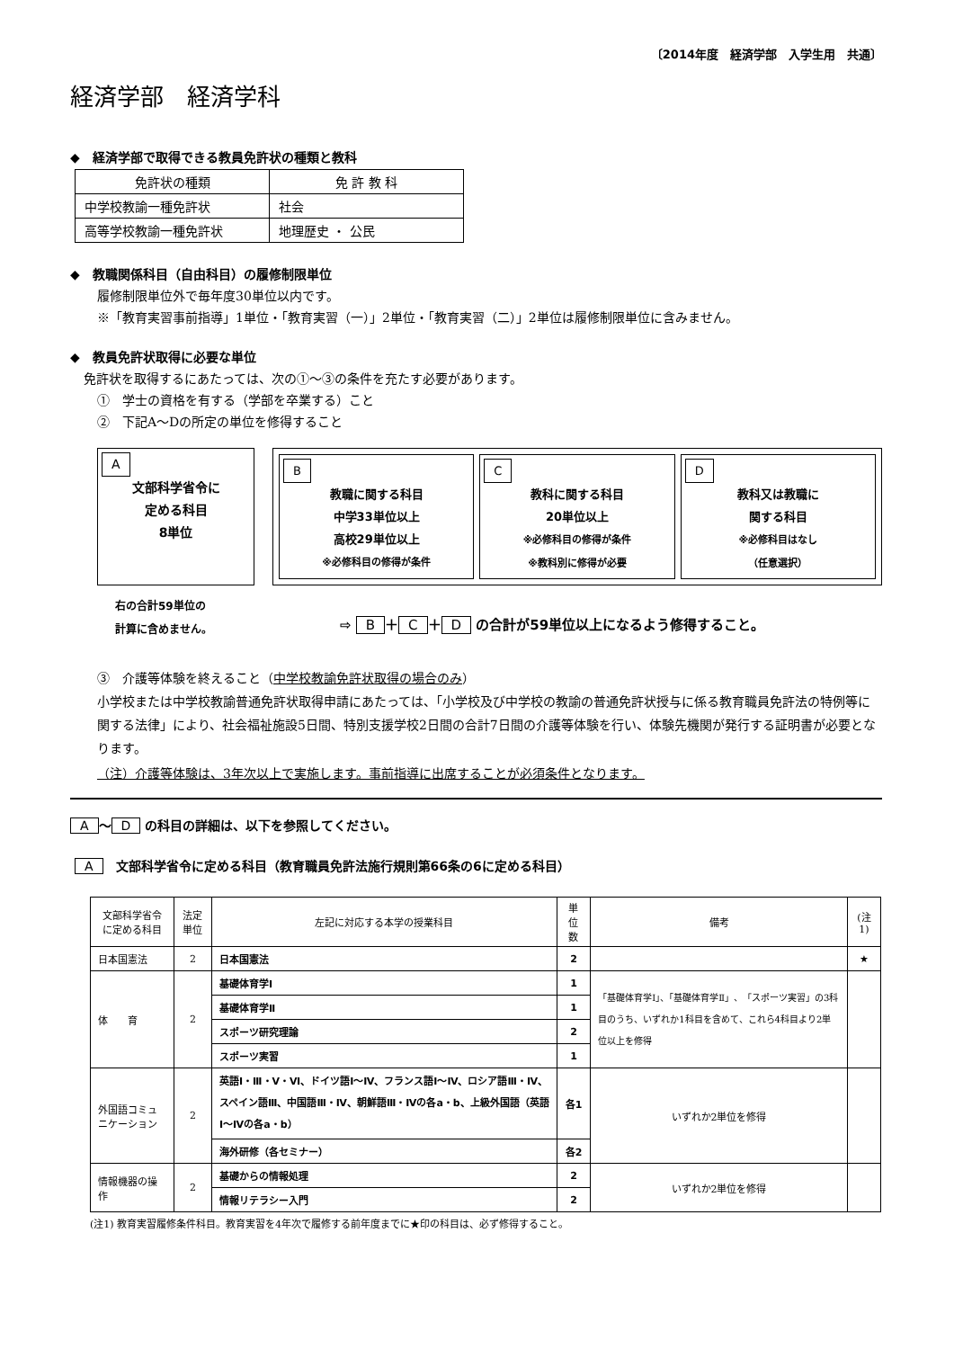〔2014年度　経済学部　入学生用　共通〕
経済学部　経済学科
◆　経済学部で取得できる教員免許状の種類と教科
| 免許状の種類 | 免 許 教 科 |
| 中学校教諭一種免許状 | 社会 |
| 高等学校教諭一種免許状 | 地理歴史 ・ 公民 |
◆　教職関係科目（自由科目）の履修制限単位
履修制限単位外で毎年度30単位以内です。
※「教育実習事前指導」1単位・「教育実習（一）」2単位・「教育実習（二）」2単位は履修制限単位に含みません。
◆　教員免許状取得に必要な単位
免許状を取得するにあたっては、次の①～③の条件を充たす必要があります。
①　学士の資格を有する（学部を卒業する）こと
②　下記A～Dの所定の単位を修得すること
A
文部科学省令に
定める科目
8単位
B
教職に関する科目
中学33単位以上
高校29単位以上
※必修科目の修得が条件
C
教科に関する科目
20単位以上
※必修科目の修得が条件
※教科別に修得が必要
D
教科又は教職に
関する科目
※必修科目はなし
（任意選択）
右の合計59単位の
計算に含めません。
⇨ B ＋ C ＋ D の合計が59単位以上になるよう修得すること。
③　介護等体験を終えること（中学校教諭免許状取得の場合のみ）
小学校または中学校教諭普通免許状取得申請にあたっては、「小学校及び中学校の教諭の普通免許状授与に係る教育職員免許法の特例等に関する法律」により、社会福祉施設5日間、特別支援学校2日間の合計7日間の介護等体験を行い、体験先機関が発行する証明書が必要となります。
（注）介護等体験は、3年次以上で実施します。事前指導に出席することが必須条件となります。
A ～ D の科目の詳細は、以下を参照してください。
A　文部科学省令に定める科目（教育職員免許法施行規則第66条の6に定める科目）
| 文部科学省令 に定める科目 | 法定単位 | 左記に対応する本学の授業科目 | 単位数 | 備考 | (注1) |
| --- | --- | --- | --- | --- | --- |
| 日本国憲法 | 2 | 日本国憲法 | 2 | | ★ |
| 体 育 | 2 | 基礎体育学Ⅰ | 1 | 「基礎体育学Ⅰ」、「基礎体育学Ⅱ」、「スポーツ実習」の3科目のうち、いずれか1科目を含めて、これら4科目より2単位以上を修得 | |
| | | 基礎体育学Ⅱ | 1 | | |
| | | スポーツ研究理論 | 2 | | |
| | | スポーツ実習 | 1 | | |
| 外国語コミュニケーション | 2 | 英語Ⅰ・Ⅲ・Ⅴ・Ⅵ、ドイツ語Ⅰ～Ⅳ、フランス語Ⅰ～Ⅳ、ロシア語Ⅲ・Ⅳ、スペイン語Ⅲ、中国語Ⅲ・Ⅳ、朝鮮語Ⅲ・Ⅳの各a・b、上級外国語（英語Ⅰ～Ⅳの各a・b） | 各1 | いずれか2単位を修得 | |
| | | 海外研修（各セミナー） | 各2 | | |
| 情報機器の操作 | 2 | 基礎からの情報処理 | 2 | いずれか2単位を修得 | |
| | | 情報リテラシー入門 | 2 | | |
(注1) 教育実習履修条件科目。教育実習を4年次で履修する前年度までに★印の科目は、必ず修得すること。